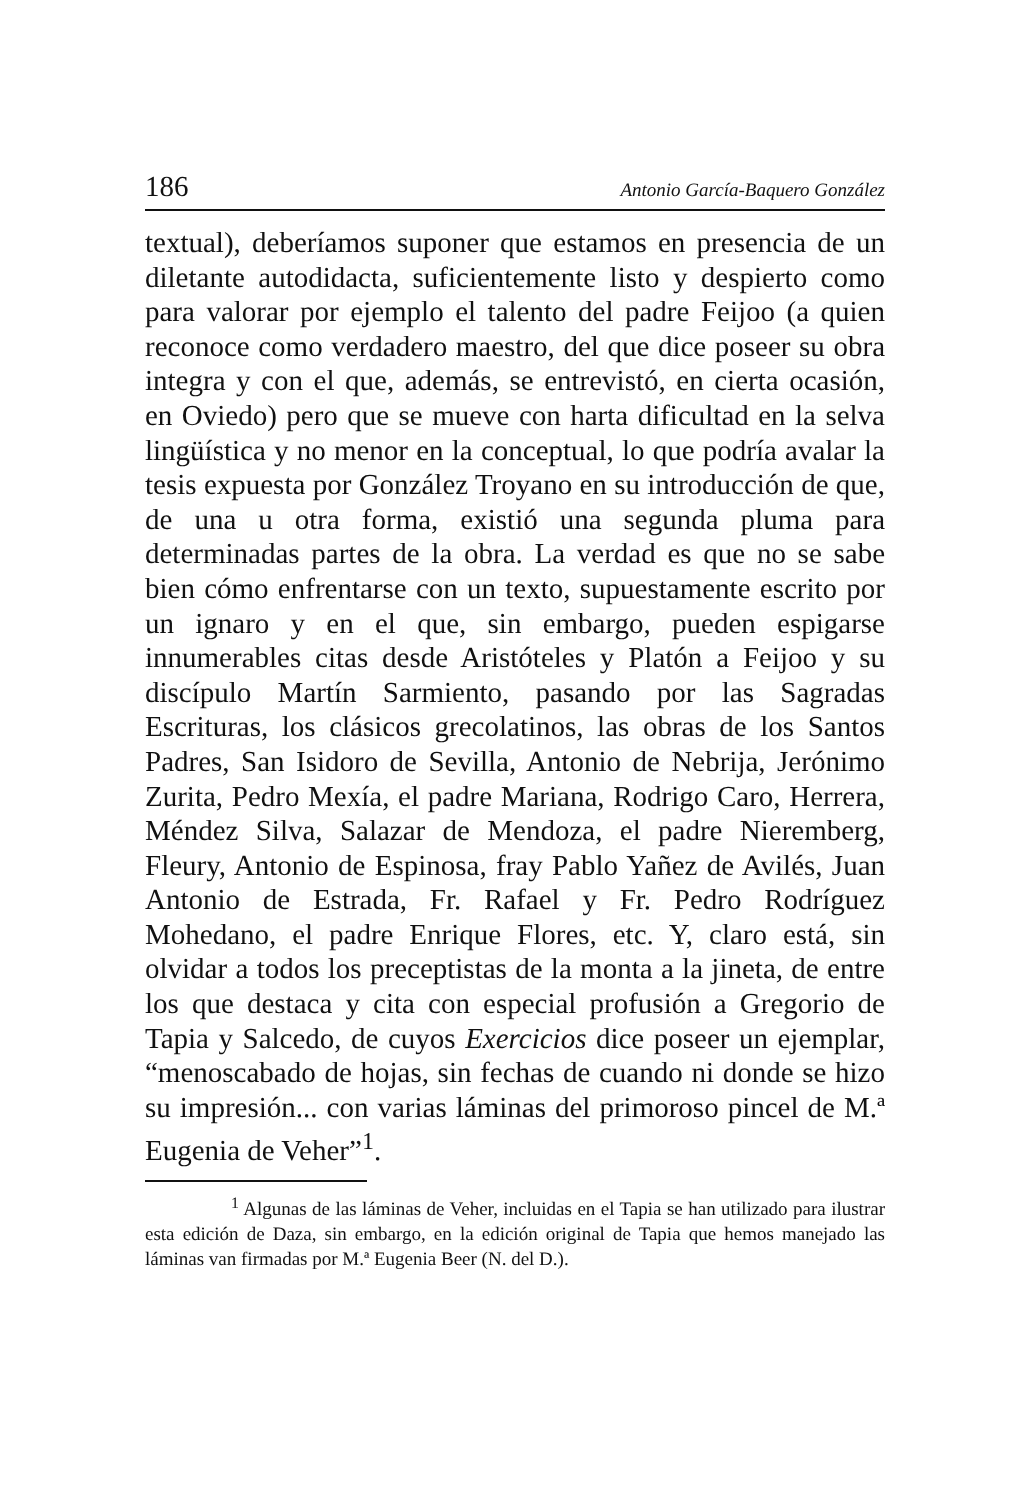186 Antonio García-Baquero González
textual), deberíamos suponer que estamos en presencia de un diletante autodidacta, suficientemente listo y despierto como para valorar por ejemplo el talento del padre Feijoo (a quien reconoce como verdadero maestro, del que dice poseer su obra integra y con el que, además, se entrevistó, en cierta ocasión, en Oviedo) pero que se mueve con harta dificultad en la selva lingüística y no menor en la conceptual, lo que podría avalar la tesis expuesta por González Troyano en su introducción de que, de una u otra forma, existió una segunda pluma para determinadas partes de la obra. La verdad es que no se sabe bien cómo enfrentarse con un texto, supuestamente escrito por un ignaro y en el que, sin embargo, pueden espigarse innumerables citas desde Aristóteles y Platón a Feijoo y su discípulo Martín Sarmiento, pasando por las Sagradas Escrituras, los clásicos grecolatinos, las obras de los Santos Padres, San Isidoro de Sevilla, Antonio de Nebrija, Jerónimo Zurita, Pedro Mexía, el padre Mariana, Rodrigo Caro, Herrera, Méndez Silva, Salazar de Mendoza, el padre Nieremberg, Fleury, Antonio de Espinosa, fray Pablo Yañez de Avilés, Juan Antonio de Estrada, Fr. Rafael y Fr. Pedro Rodríguez Mohedano, el padre Enrique Flores, etc. Y, claro está, sin olvidar a todos los preceptistas de la monta a la jineta, de entre los que destaca y cita con especial profusión a Gregorio de Tapia y Salcedo, de cuyos Exercicios dice poseer un ejemplar, “menoscabado de hojas, sin fechas de cuando ni donde se hizo su impresión... con varias láminas del primoroso pincel de M.ª Eugenia de Veher”<sup>1</sup>.
<sup>1</sup> Algunas de las láminas de Veher, incluidas en el Tapia se han utilizado para ilustrar esta edición de Daza, sin embargo, en la edición original de Tapia que hemos manejado las láminas van firmadas por M.ª Eugenia Beer (N. del D.).